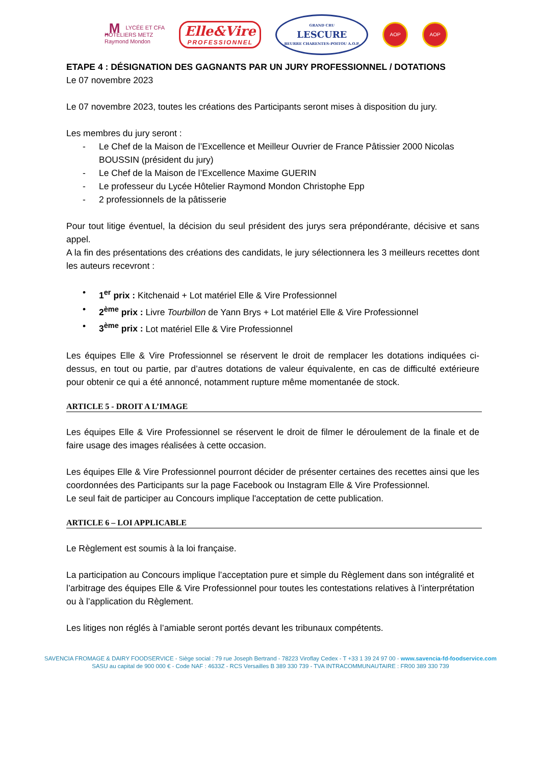ꞈM LYCÉE ET CFA
HÔTELIERS METZ
Raymond Mondon
Elle&Vire
PROFESSIONNEL
GRAND CRU
LESCURE
BEURRE CHARENTES-POITOU A.O.P.
AOP AOP
ETAPE 4 : DÉSIGNATION DES GAGNANTS PAR UN JURY PROFESSIONNEL / DOTATIONS
Le 07 novembre 2023
Le 07 novembre 2023, toutes les créations des Participants seront mises à disposition du jury.
Les membres du jury seront :
- Le Chef de la Maison de l’Excellence et Meilleur Ouvrier de France Pâtissier 2000 Nicolas BOUSSIN (président du jury)
- Le Chef de la Maison de l’Excellence Maxime GUERIN
- Le professeur du Lycée Hôtelier Raymond Mondon Christophe Epp
- 2 professionnels de la pâtisserie
Pour tout litige éventuel, la décision du seul président des jurys sera prépondérante, décisive et sans appel.
A la fin des présentations des créations des candidats, le jury sélectionnera les 3 meilleurs recettes dont les auteurs recevront :
• 1<sup>er</sup> prix : Kitchenaid + Lot matériel Elle & Vire Professionnel
• 2<sup>ème</sup> prix : Livre Tourbillon de Yann Brys + Lot matériel Elle & Vire Professionnel
• 3<sup>ème</sup> prix : Lot matériel Elle & Vire Professionnel
Les équipes Elle & Vire Professionnel se réservent le droit de remplacer les dotations indiquées ci-dessus, en tout ou partie, par d’autres dotations de valeur équivalente, en cas de difficulté extérieure pour obtenir ce qui a été annoncé, notamment rupture même momentanée de stock.
ARTICLE 5 - DROIT A L’IMAGE
Les équipes Elle & Vire Professionnel se réservent le droit de filmer le déroulement de la finale et de faire usage des images réalisées à cette occasion.
Les équipes Elle & Vire Professionnel pourront décider de présenter certaines des recettes ainsi que les coordonnées des Participants sur la page Facebook ou Instagram Elle & Vire Professionnel.
Le seul fait de participer au Concours implique l'acceptation de cette publication.
ARTICLE 6 – LOI APPLICABLE
Le Règlement est soumis à la loi française.
La participation au Concours implique l’acceptation pure et simple du Règlement dans son intégralité et l’arbitrage des équipes Elle & Vire Professionnel pour toutes les contestations relatives à l’interprétation ou à l’application du Règlement.
Les litiges non réglés à l’amiable seront portés devant les tribunaux compétents.
SAVENCIA FROMAGE & DAIRY FOODSERVICE - Siège social : 79 rue Joseph Bertrand - 78223 Viroflay Cedex - T +33 1 39 24 97 00 - www.savencia-fd-foodservice.com
SASU au capital de 900 000 € - Code NAF : 4633Z - RCS Versailles B 389 330 739 - TVA INTRACOMMUNAUTAIRE : FR00 389 330 739